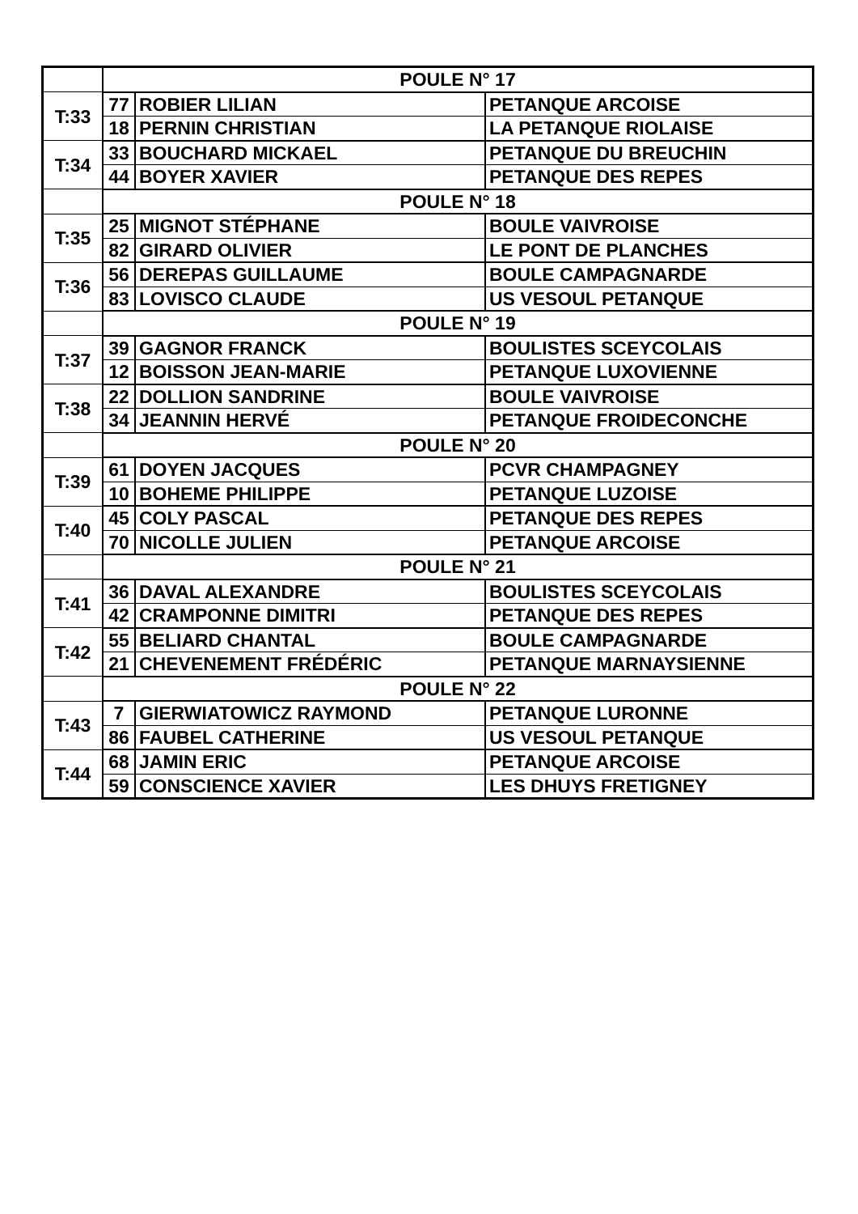| | POULE N° 17 | | |
| T:33 | 77 | ROBIER LILIAN | PETANQUE ARCOISE |
| | 18 | PERNIN CHRISTIAN | LA PETANQUE RIOLAISE |
| T:34 | 33 | BOUCHARD MICKAEL | PETANQUE DU BREUCHIN |
| | 44 | BOYER XAVIER | PETANQUE DES REPES |
| | POULE N° 18 | | |
| T:35 | 25 | MIGNOT STÉPHANE | BOULE VAIVROISE |
| | 82 | GIRARD OLIVIER | LE PONT DE PLANCHES |
| T:36 | 56 | DEREPAS GUILLAUME | BOULE CAMPAGNARDE |
| | 83 | LOVISCO CLAUDE | US VESOUL PETANQUE |
| | POULE N° 19 | | |
| T:37 | 39 | GAGNOR FRANCK | BOULISTES SCEYCOLAIS |
| | 12 | BOISSON JEAN-MARIE | PETANQUE LUXOVIENNE |
| T:38 | 22 | DOLLION SANDRINE | BOULE VAIVROISE |
| | 34 | JEANNIN HERVÉ | PETANQUE FROIDECONCHE |
| | POULE N° 20 | | |
| T:39 | 61 | DOYEN JACQUES | PCVR CHAMPAGNEY |
| | 10 | BOHEME PHILIPPE | PETANQUE LUZOISE |
| T:40 | 45 | COLY PASCAL | PETANQUE DES REPES |
| | 70 | NICOLLE JULIEN | PETANQUE ARCOISE |
| | POULE N° 21 | | |
| T:41 | 36 | DAVAL ALEXANDRE | BOULISTES SCEYCOLAIS |
| | 42 | CRAMPONNE DIMITRI | PETANQUE DES REPES |
| T:42 | 55 | BELIARD CHANTAL | BOULE CAMPAGNARDE |
| | 21 | CHEVENEMENT FRÉDÉRIC | PETANQUE MARNAYSIENNE |
| | POULE N° 22 | | |
| T:43 | 7 | GIERWIATOWICZ RAYMOND | PETANQUE LURONNE |
| | 86 | FAUBEL CATHERINE | US VESOUL PETANQUE |
| T:44 | 68 | JAMIN ERIC | PETANQUE ARCOISE |
| | 59 | CONSCIENCE XAVIER | LES DHUYS FRETIGNEY |